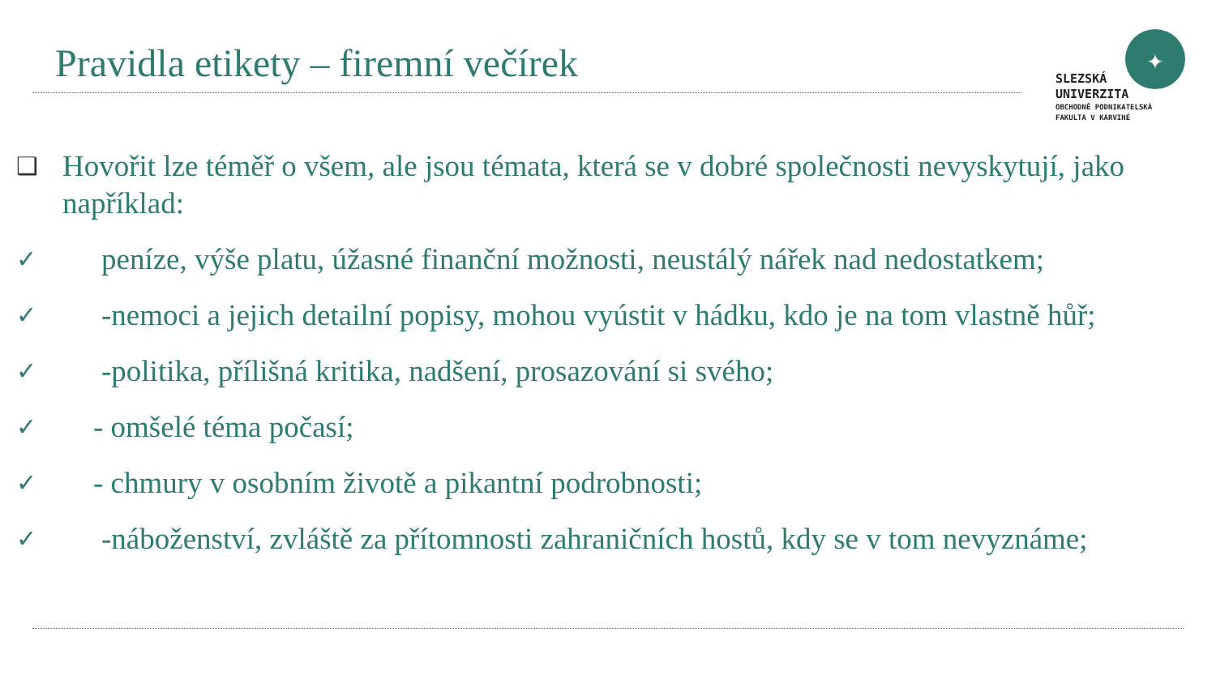Pravidla etikety – firemní večírek
✦
SLEZSKÁ
UNIVERZITA
OBCHODNĚ PODNIKATELSKÁ
FAKULTA V KARVINÉ
❑ Hovořit lze téměř o všem, ale jsou témata, která se v dobré společnosti nevyskytují, jako například:
✓ peníze, výše platu, úžasné finanční možnosti, neustálý nářek nad nedostatkem;
✓ -nemoci a jejich detailní popisy, mohou vyústit v hádku, kdo je na tom vlastně hůř;
✓ -politika, přílišná kritika, nadšení, prosazování si svého;
✓ - omšelé téma počasí;
✓ - chmury v osobním životě a pikantní podrobnosti;
✓ -náboženství, zvláště za přítomnosti zahraničních hostů, kdy se v tom nevyznáme;